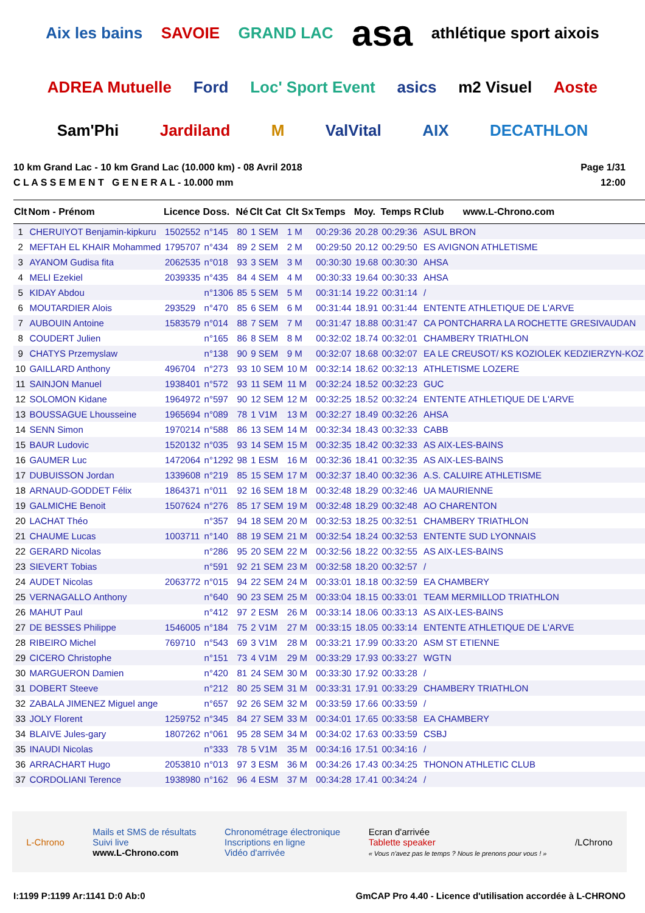Aix les bains SAVOIE GRAND LAC asa athlétique sport aixois ADREA Mutuelle Ford Loc' Sport Event asics m2 Visuel Aoste Sam'Phi Jardiland M ValVital AIX DECATHLON
10 km Grand Lac - 10 km Grand Lac (10.000 km) - 08 Avril 2018
C L A S S E M E N T G E N E R A L - 10.000 mm
Page 1/31
12:00
| Clt | Nom - Prénom | Licence | Doss. | Né | Clt Cat | Clt Sx | Temps | Moy. | Temps R | Club www.L-Chrono.com |
| --- | --- | --- | --- | --- | --- | --- | --- | --- | --- | --- |
| 1 | CHERUIYOT Benjamin-kipkuru | 1502552 | n°145 | 80 | 1 SEM | 1 M | 00:29:36 | 20.28 | 00:29:36 | ASUL BRON |
| 2 | MEFTAH EL KHAIR Mohammed | 1795707 | n°434 | 89 | 2 SEM | 2 M | 00:29:50 | 20.12 | 00:29:50 | ES AVIGNON ATHLETISME |
| 3 | AYANOM Gudisa fita | 2062535 | n°018 | 93 | 3 SEM | 3 M | 00:30:30 | 19.68 | 00:30:30 | AHSA |
| 4 | MELI Ezekiel | 2039335 | n°435 | 84 | 4 SEM | 4 M | 00:30:33 | 19.64 | 00:30:33 | AHSA |
| 5 | KIDAY Abdou | | n°1306 | 85 | 5 SEM | 5 M | 00:31:14 | 19.22 | 00:31:14 | / |
| 6 | MOUTARDIER Alois | 293529 | n°470 | 85 | 6 SEM | 6 M | 00:31:44 | 18.91 | 00:31:44 | ENTENTE ATHLETIQUE DE L'ARVE |
| 7 | AUBOUIN Antoine | 1583579 | n°014 | 88 | 7 SEM | 7 M | 00:31:47 | 18.88 | 00:31:47 | CA PONTCHARRA LA ROCHETTE GRESIVAUDAN |
| 8 | COUDERT Julien | | n°165 | 86 | 8 SEM | 8 M | 00:32:02 | 18.74 | 00:32:01 | CHAMBERY TRIATHLON |
| 9 | CHATYS Przemyslaw | | n°138 | 90 | 9 SEM | 9 M | 00:32:07 | 18.68 | 00:32:07 | EA LE CREUSOT/ KS KOZIOLEK KEDZIERZYN-KOZ |
| 10 | GAILLARD Anthony | 496704 | n°273 | 93 | 10 SEM | 10 M | 00:32:14 | 18.62 | 00:32:13 | ATHLETISME LOZERE |
| 11 | SAINJON Manuel | 1938401 | n°572 | 93 | 11 SEM | 11 M | 00:32:24 | 18.52 | 00:32:23 | GUC |
| 12 | SOLOMON Kidane | 1964972 | n°597 | 90 | 12 SEM | 12 M | 00:32:25 | 18.52 | 00:32:24 | ENTENTE ATHLETIQUE DE L'ARVE |
| 13 | BOUSSAGUE Lhousseine | 1965694 | n°089 | 78 | 1 V1M | 13 M | 00:32:27 | 18.49 | 00:32:26 | AHSA |
| 14 | SENN Simon | 1970214 | n°588 | 86 | 13 SEM | 14 M | 00:32:34 | 18.43 | 00:32:33 | CABB |
| 15 | BAUR Ludovic | 1520132 | n°035 | 93 | 14 SEM | 15 M | 00:32:35 | 18.42 | 00:32:33 | AS AIX-LES-BAINS |
| 16 | GAUMER Luc | 1472064 | n°1292 | 98 | 1 ESM | 16 M | 00:32:36 | 18.41 | 00:32:35 | AS AIX-LES-BAINS |
| 17 | DUBUISSON Jordan | 1339608 | n°219 | 85 | 15 SEM | 17 M | 00:32:37 | 18.40 | 00:32:36 | A.S. CALUIRE ATHLETISME |
| 18 | ARNAUD-GODDET Félix | 1864371 | n°011 | 92 | 16 SEM | 18 M | 00:32:48 | 18.29 | 00:32:46 | UA MAURIENNE |
| 19 | GALMICHE Benoit | 1507624 | n°276 | 85 | 17 SEM | 19 M | 00:32:48 | 18.29 | 00:32:48 | AO CHARENTON |
| 20 | LACHAT Théo | | n°357 | 94 | 18 SEM | 20 M | 00:32:53 | 18.25 | 00:32:51 | CHAMBERY TRIATHLON |
| 21 | CHAUME Lucas | 1003711 | n°140 | 88 | 19 SEM | 21 M | 00:32:54 | 18.24 | 00:32:53 | ENTENTE SUD LYONNAIS |
| 22 | GERARD Nicolas | | n°286 | 95 | 20 SEM | 22 M | 00:32:56 | 18.22 | 00:32:55 | AS AIX-LES-BAINS |
| 23 | SIEVERT Tobias | | n°591 | 92 | 21 SEM | 23 M | 00:32:58 | 18.20 | 00:32:57 | / |
| 24 | AUDET Nicolas | 2063772 | n°015 | 94 | 22 SEM | 24 M | 00:33:01 | 18.18 | 00:32:59 | EA CHAMBERY |
| 25 | VERNAGALLO Anthony | | n°640 | 90 | 23 SEM | 25 M | 00:33:04 | 18.15 | 00:33:01 | TEAM MERMILLOD TRIATHLON |
| 26 | MAHUT Paul | | n°412 | 97 | 2 ESM | 26 M | 00:33:14 | 18.06 | 00:33:13 | AS AIX-LES-BAINS |
| 27 | DE BESSES Philippe | 1546005 | n°184 | 75 | 2 V1M | 27 M | 00:33:15 | 18.05 | 00:33:14 | ENTENTE ATHLETIQUE DE L'ARVE |
| 28 | RIBEIRO Michel | 769710 | n°543 | 69 | 3 V1M | 28 M | 00:33:21 | 17.99 | 00:33:20 | ASM ST ETIENNE |
| 29 | CICERO Christophe | | n°151 | 73 | 4 V1M | 29 M | 00:33:29 | 17.93 | 00:33:27 | WGTN |
| 30 | MARGUERON Damien | | n°420 | 81 | 24 SEM | 30 M | 00:33:30 | 17.92 | 00:33:28 | / |
| 31 | DOBERT Steeve | | n°212 | 80 | 25 SEM | 31 M | 00:33:31 | 17.91 | 00:33:29 | CHAMBERY TRIATHLON |
| 32 | ZABALA JIMENEZ Miguel ange | | n°657 | 92 | 26 SEM | 32 M | 00:33:59 | 17.66 | 00:33:59 | / |
| 33 | JOLY Florent | 1259752 | n°345 | 84 | 27 SEM | 33 M | 00:34:01 | 17.65 | 00:33:58 | EA CHAMBERY |
| 34 | BLAIVE Jules-gary | 1807262 | n°061 | 95 | 28 SEM | 34 M | 00:34:02 | 17.63 | 00:33:59 | CSBJ |
| 35 | INAUDI Nicolas | | n°333 | 78 | 5 V1M | 35 M | 00:34:16 | 17.51 | 00:34:16 | / |
| 36 | ARRACHART Hugo | 2053810 | n°013 | 97 | 3 ESM | 36 M | 00:34:26 | 17.43 | 00:34:25 | THONON ATHLETIC CLUB |
| 37 | CORDOLIANI Terence | 1938980 | n°162 | 96 | 4 ESM | 37 M | 00:34:28 | 17.41 | 00:34:24 | / |
L-Chrono
Mails et SMS de résultats
Suivi live
www.L-Chrono.com
Chronométrage électronique
Inscriptions en ligne
Vidéo d'arrivée
Ecran d'arrivée
Tablette speaker
« Vous n'avez pas le temps ? Nous le prenons pour vous ! »
/LChrono
I:1199 P:1199 Ar:1141 D:0 Ab:0 GmCAP Pro 4.40 - Licence d'utilisation accordée à L-CHRONO